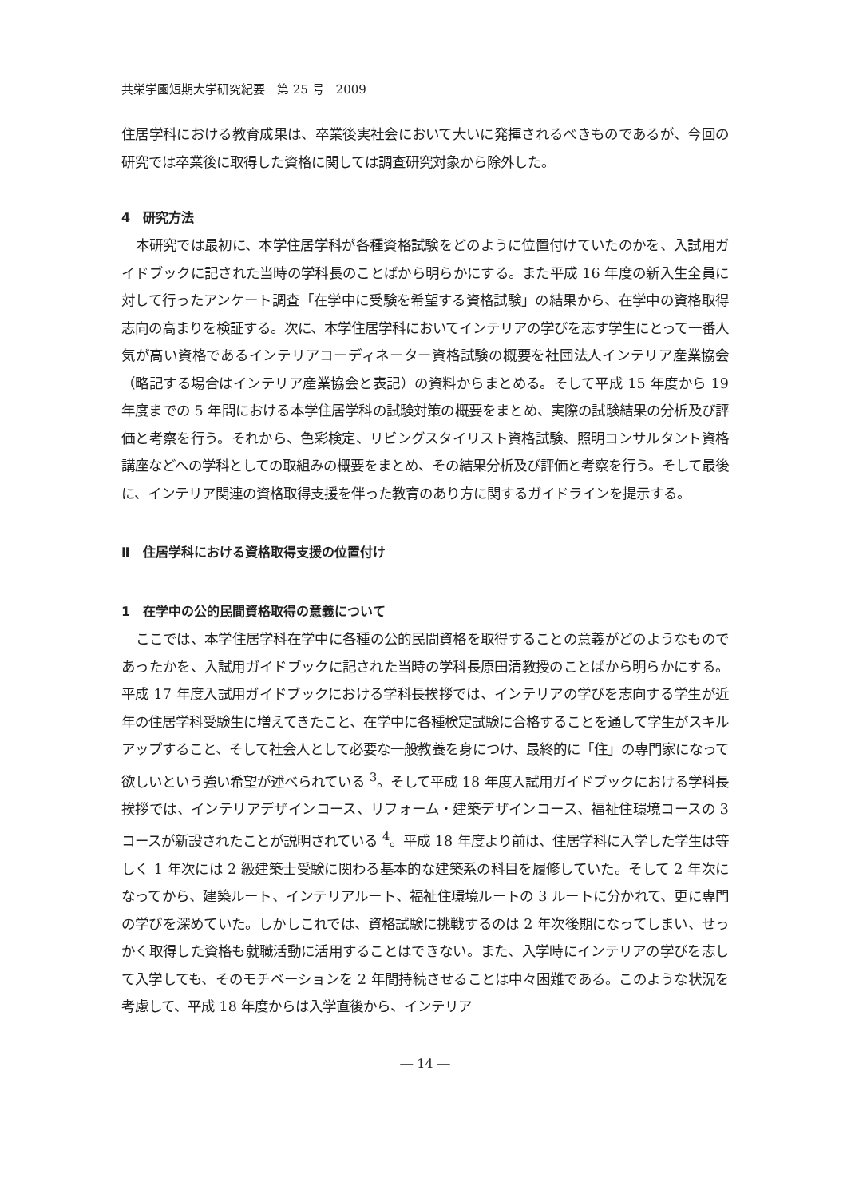共栄学園短期大学研究紀要　第 25 号　2009
住居学科における教育成果は、卒業後実社会において大いに発揮されるべきものであるが、今回の研究では卒業後に取得した資格に関しては調査研究対象から除外した。
4　研究方法
本研究では最初に、本学住居学科が各種資格試験をどのように位置付けていたのかを、入試用ガイドブックに記された当時の学科長のことばから明らかにする。また平成 16 年度の新入生全員に対して行ったアンケート調査「在学中に受験を希望する資格試験」の結果から、在学中の資格取得志向の高まりを検証する。次に、本学住居学科においてインテリアの学びを志す学生にとって一番人気が高い資格であるインテリアコーディネーター資格試験の概要を社団法人インテリア産業協会（略記する場合はインテリア産業協会と表記）の資料からまとめる。そして平成 15 年度から 19 年度までの 5 年間における本学住居学科の試験対策の概要をまとめ、実際の試験結果の分析及び評価と考察を行う。それから、色彩検定、リビングスタイリスト資格試験、照明コンサルタント資格講座などへの学科としての取組みの概要をまとめ、その結果分析及び評価と考察を行う。そして最後に、インテリア関連の資格取得支援を伴った教育のあり方に関するガイドラインを提示する。
Ⅱ　住居学科における資格取得支援の位置付け
1　在学中の公的民間資格取得の意義について
ここでは、本学住居学科在学中に各種の公的民間資格を取得することの意義がどのようなものであったかを、入試用ガイドブックに記された当時の学科長原田清教授のことばから明らかにする。平成 17 年度入試用ガイドブックにおける学科長挨拶では、インテリアの学びを志向する学生が近年の住居学科受験生に増えてきたこと、在学中に各種検定試験に合格することを通して学生がスキルアップすること、そして社会人として必要な一般教養を身につけ、最終的に「住」の専門家になって欲しいという強い希望が述べられている <sup>3</sup>。そして平成 18 年度入試用ガイドブックにおける学科長挨拶では、インテリアデザインコース、リフォーム・建築デザインコース、福祉住環境コースの 3 コースが新設されたことが説明されている <sup>4</sup>。平成 18 年度より前は、住居学科に入学した学生は等しく 1 年次には 2 級建築士受験に関わる基本的な建築系の科目を履修していた。そして 2 年次になってから、建築ルート、インテリアルート、福祉住環境ルートの 3 ルートに分かれて、更に専門の学びを深めていた。しかしこれでは、資格試験に挑戦するのは 2 年次後期になってしまい、せっかく取得した資格も就職活動に活用することはできない。また、入学時にインテリアの学びを志して入学しても、そのモチベーションを 2 年間持続させることは中々困難である。このような状況を考慮して、平成 18 年度からは入学直後から、インテリア
― 14 ―